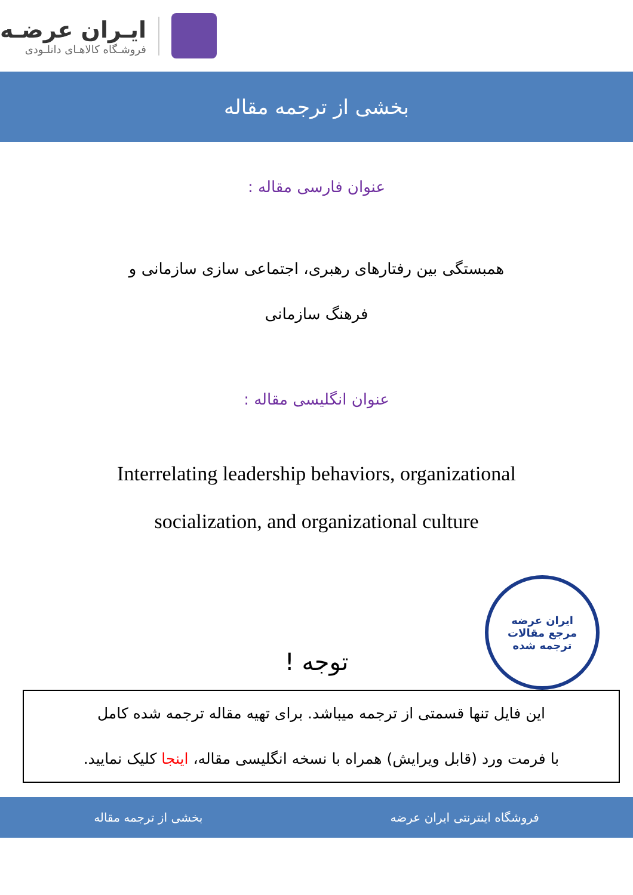ایـران عرضـه
فروشـگاه کالاهـای دانلـودی
بخشی از ترجمه مقاله
عنوان فارسی مقاله :
همبستگی بین رفتارهای رهبری، اجتماعی سازی سازمانی و
فرهنگ سازمانی
عنوان انگلیسی مقاله :
Interrelating leadership behaviors, organizational
socialization, and organizational culture
ایران عرضه
مرجع مقالات
ترجمه شده
توجه !
این فایل تنها قسمتی از ترجمه میباشد. برای تهیه مقاله ترجمه شده کامل
با فرمت ورد (قابل ویرایش) همراه با نسخه انگلیسی مقاله، اینجا کلیک نمایید.
فروشگاه اینترنتی ایران عرضه بخشی از ترجمه مقاله